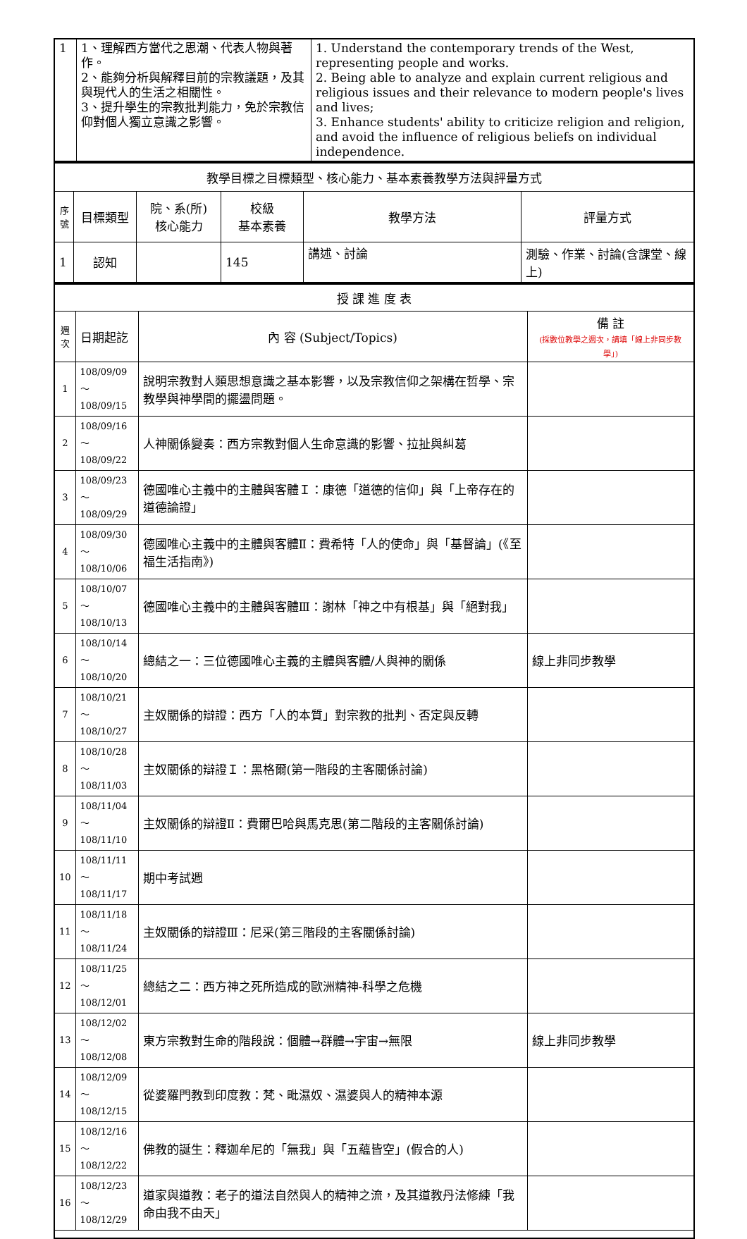| 1 | 1、理解西方當代之思潮、代表人物與著作。 2、能夠分析與解釋目前的宗教議題，及其與現代人的生活之相關性。 3、提升學生的宗教批判能力，免於宗教信仰對個人獨立意識之影響。 | 1. Understand the contemporary trends of the West, representing people and works. 2. Being able to analyze and explain current religious and religious issues and their relevance to modern people's lives and lives; 3. Enhance students' ability to criticize religion and religion, and avoid the influence of religious beliefs on individual independence. |
| 教學目標之目標類型、核心能力、基本素養教學方法與評量方式 | | | | | |
| 序號 | 目標類型 | 院、系(所) 核心能力 | 校級 基本素養 | 教學方法 | 評量方式 |
| 1 | 認知 | | 145 | 講述、討論 | 測驗、作業、討論(含課堂、線上) |
| 授 課 進 度 表 | | | |
| 週次 | 日期起訖 | 內 容 (Subject/Topics) | 備 註 (採數位教學之週次，請填「線上非同步教學」) |
| 1 | 108/09/09～ 108/09/15 | 說明宗教對人類思想意識之基本影響，以及宗教信仰之架構在哲學、宗教學與神學間的擺盪問題。 | |
| 2 | 108/09/16～ 108/09/22 | 人神關係變奏：西方宗教對個人生命意識的影響、拉扯與糾葛 | |
| 3 | 108/09/23～ 108/09/29 | 德國唯心主義中的主體與客體Ｉ：康德「道德的信仰」與「上帝存在的道德論證」 | |
| 4 | 108/09/30～ 108/10/06 | 德國唯心主義中的主體與客體Ⅱ：費希特「人的使命」與「基督論」(《至福生活指南》) | |
| 5 | 108/10/07～ 108/10/13 | 德國唯心主義中的主體與客體Ⅲ：謝林「神之中有根基」與「絕對我」 | |
| 6 | 108/10/14～ 108/10/20 | 總結之一：三位德國唯心主義的主體與客體/人與神的關係 | 線上非同步教學 |
| 7 | 108/10/21～ 108/10/27 | 主奴關係的辯證：西方「人的本質」對宗教的批判、否定與反轉 | |
| 8 | 108/10/28～ 108/11/03 | 主奴關係的辯證Ｉ：黑格爾(第一階段的主客關係討論) | |
| 9 | 108/11/04～ 108/11/10 | 主奴關係的辯證Ⅱ：費爾巴哈與馬克思(第二階段的主客關係討論) | |
| 10 | 108/11/11～ 108/11/17 | 期中考試週 | |
| 11 | 108/11/18～ 108/11/24 | 主奴關係的辯證Ⅲ：尼采(第三階段的主客關係討論) | |
| 12 | 108/11/25～ 108/12/01 | 總結之二：西方神之死所造成的歐洲精神-科學之危機 | |
| 13 | 108/12/02～ 108/12/08 | 東方宗教對生命的階段說：個體→群體→宇宙→無限 | 線上非同步教學 |
| 14 | 108/12/09～ 108/12/15 | 從婆羅門教到印度教：梵、毗濕奴、濕婆與人的精神本源 | |
| 15 | 108/12/16～ 108/12/22 | 佛教的誕生：釋迦牟尼的「無我」與「五蘊皆空」(假合的人) | |
| 16 | 108/12/23～ 108/12/29 | 道家與道教：老子的道法自然與人的精神之流，及其道教丹法修練「我命由我不由天」 | |